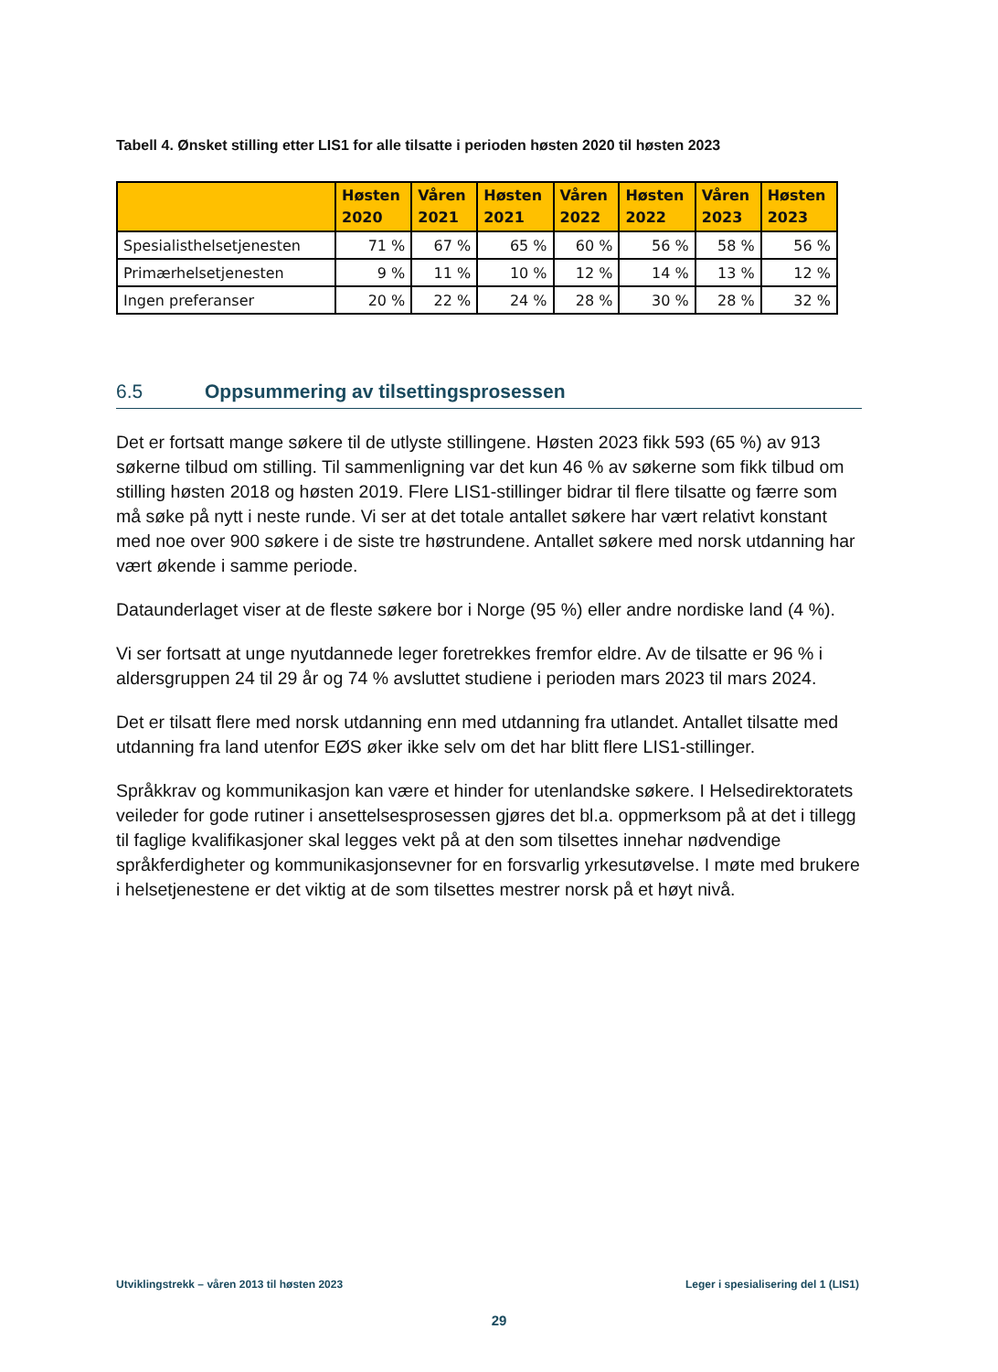Tabell 4. Ønsket stilling etter LIS1 for alle tilsatte i perioden høsten 2020 til høsten 2023
| | Høsten 2020 | Våren 2021 | Høsten 2021 | Våren 2022 | Høsten 2022 | Våren 2023 | Høsten 2023 |
| --- | --- | --- | --- | --- | --- | --- | --- |
| Spesialisthelsetjenesten | 71 % | 67 % | 65 % | 60 % | 56 % | 58 % | 56 % |
| Primærhelsetjenesten | 9 % | 11 % | 10 % | 12 % | 14 % | 13 % | 12 % |
| Ingen preferanser | 20 % | 22 % | 24 % | 28 % | 30 % | 28 % | 32 % |
6.5 Oppsummering av tilsettingsprosessen
Det er fortsatt mange søkere til de utlyste stillingene. Høsten 2023 fikk 593 (65 %) av 913 søkerne tilbud om stilling. Til sammenligning var det kun 46 % av søkerne som fikk tilbud om stilling høsten 2018 og høsten 2019. Flere LIS1-stillinger bidrar til flere tilsatte og færre som må søke på nytt i neste runde. Vi ser at det totale antallet søkere har vært relativt konstant med noe over 900 søkere i de siste tre høstrundene. Antallet søkere med norsk utdanning har vært økende i samme periode.
Dataunderlaget viser at de fleste søkere bor i Norge (95 %) eller andre nordiske land (4 %).
Vi ser fortsatt at unge nyutdannede leger foretrekkes fremfor eldre. Av de tilsatte er 96 % i aldersgruppen 24 til 29 år og 74 % avsluttet studiene i perioden mars 2023 til mars 2024.
Det er tilsatt flere med norsk utdanning enn med utdanning fra utlandet. Antallet tilsatte med utdanning fra land utenfor EØS øker ikke selv om det har blitt flere LIS1-stillinger.
Språkkrav og kommunikasjon kan være et hinder for utenlandske søkere. I Helsedirektoratets veileder for gode rutiner i ansettelsesprosessen gjøres det bl.a. oppmerksom på at det i tillegg til faglige kvalifikasjoner skal legges vekt på at den som tilsettes innehar nødvendige språkferdigheter og kommunikasjonsevner for en forsvarlig yrkesutøvelse. I møte med brukere i helsetjenestene er det viktig at de som tilsettes mestrer norsk på et høyt nivå.
Utviklingstrekk – våren 2013 til høsten 2023
Leger i spesialisering del 1 (LIS1)
29